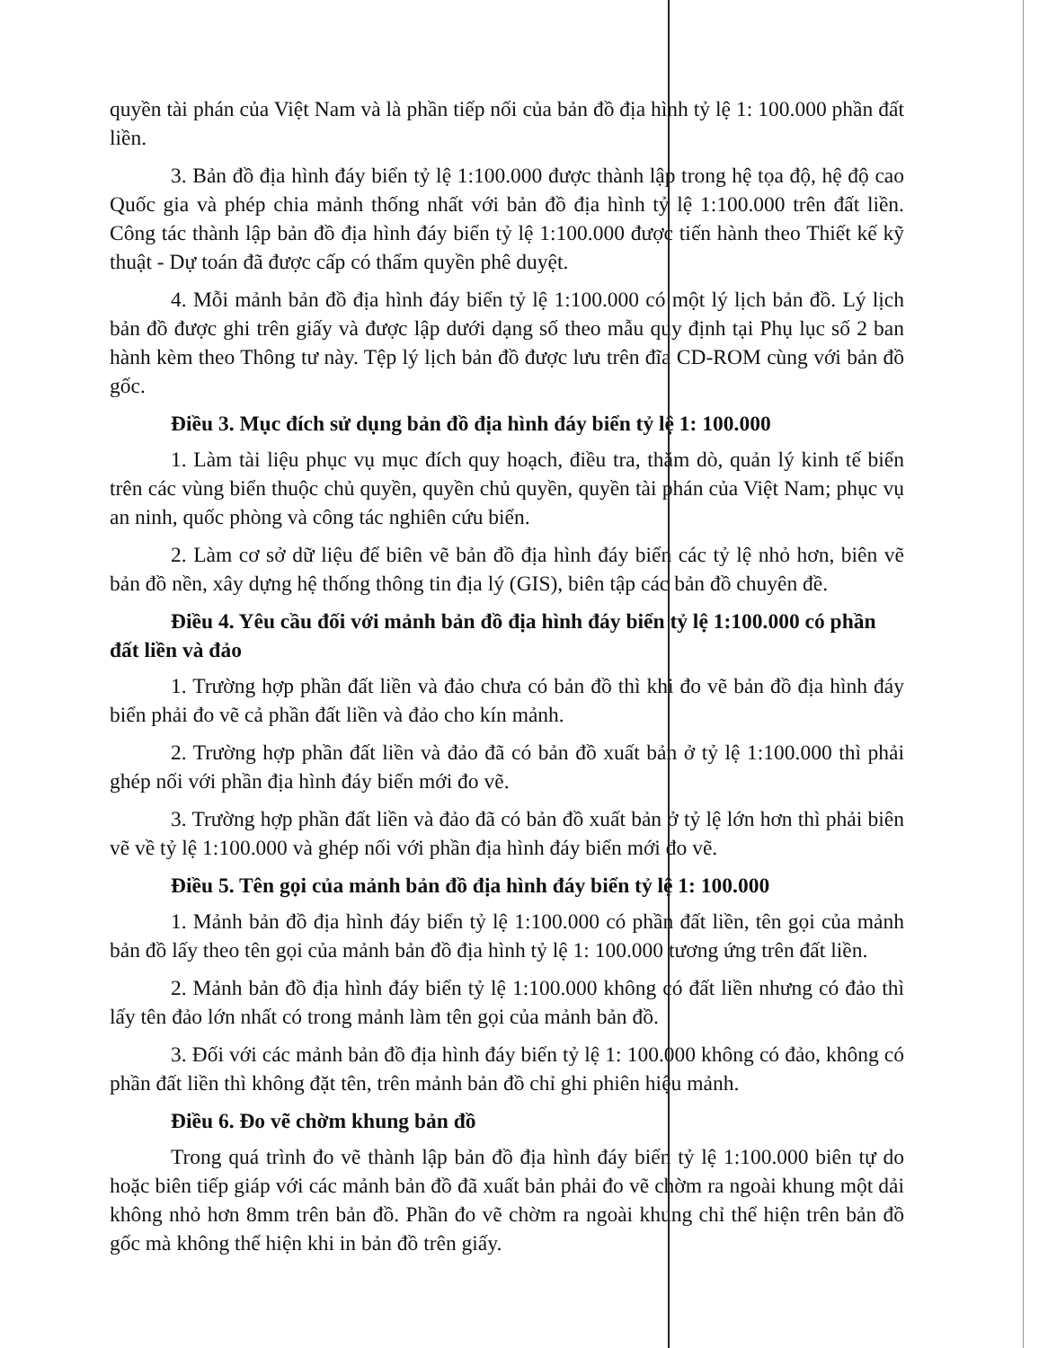quyền tài phán của Việt Nam và là phần tiếp nối của bản đồ địa hình tỷ lệ 1: 100.000 phần đất liền.
3. Bản đồ địa hình đáy biển tỷ lệ 1:100.000 được thành lập trong hệ tọa độ, hệ độ cao Quốc gia và phép chia mảnh thống nhất với bản đồ địa hình tỷ lệ 1:100.000 trên đất liền. Công tác thành lập bản đồ địa hình đáy biển tỷ lệ 1:100.000 được tiến hành theo Thiết kế kỹ thuật - Dự toán đã được cấp có thẩm quyền phê duyệt.
4. Mỗi mảnh bản đồ địa hình đáy biển tỷ lệ 1:100.000 có một lý lịch bản đồ. Lý lịch bản đồ được ghi trên giấy và được lập dưới dạng số theo mẫu quy định tại Phụ lục số 2 ban hành kèm theo Thông tư này. Tệp lý lịch bản đồ được lưu trên đĩa CD-ROM cùng với bản đồ gốc.
Điều 3. Mục đích sử dụng bản đồ địa hình đáy biển tỷ lệ 1: 100.000
1. Làm tài liệu phục vụ mục đích quy hoạch, điều tra, thăm dò, quản lý kinh tế biển trên các vùng biển thuộc chủ quyền, quyền chủ quyền, quyền tài phán của Việt Nam; phục vụ an ninh, quốc phòng và công tác nghiên cứu biển.
2. Làm cơ sở dữ liệu để biên vẽ bản đồ địa hình đáy biển các tỷ lệ nhỏ hơn, biên vẽ bản đồ nền, xây dựng hệ thống thông tin địa lý (GIS), biên tập các bản đồ chuyên đề.
Điều 4. Yêu cầu đối với mảnh bản đồ địa hình đáy biển tỷ lệ 1:100.000 có phần đất liền và đảo
1. Trường hợp phần đất liền và đảo chưa có bản đồ thì khi đo vẽ bản đồ địa hình đáy biển phải đo vẽ cả phần đất liền và đảo cho kín mảnh.
2. Trường hợp phần đất liền và đảo đã có bản đồ xuất bản ở tỷ lệ 1:100.000 thì phải ghép nối với phần địa hình đáy biển mới đo vẽ.
3. Trường hợp phần đất liền và đảo đã có bản đồ xuất bản ở tỷ lệ lớn hơn thì phải biên vẽ về tỷ lệ 1:100.000 và ghép nối với phần địa hình đáy biển mới đo vẽ.
Điều 5. Tên gọi của mảnh bản đồ địa hình đáy biển tỷ lệ 1: 100.000
1. Mảnh bản đồ địa hình đáy biển tỷ lệ 1:100.000 có phần đất liền, tên gọi của mảnh bản đồ lấy theo tên gọi của mảnh bản đồ địa hình tỷ lệ 1: 100.000 tương ứng trên đất liền.
2. Mảnh bản đồ địa hình đáy biển tỷ lệ 1:100.000 không có đất liền nhưng có đảo thì lấy tên đảo lớn nhất có trong mảnh làm tên gọi của mảnh bản đồ.
3. Đối với các mảnh bản đồ địa hình đáy biển tỷ lệ 1: 100.000 không có đảo, không có phần đất liền thì không đặt tên, trên mảnh bản đồ chỉ ghi phiên hiệu mảnh.
Điều 6. Đo vẽ chờm khung bản đồ
Trong quá trình đo vẽ thành lập bản đồ địa hình đáy biển tỷ lệ 1:100.000 biên tự do hoặc biên tiếp giáp với các mảnh bản đồ đã xuất bản phải đo vẽ chờm ra ngoài khung một dải không nhỏ hơn 8mm trên bản đồ. Phần đo vẽ chờm ra ngoài khung chỉ thể hiện trên bản đồ gốc mà không thể hiện khi in bản đồ trên giấy.